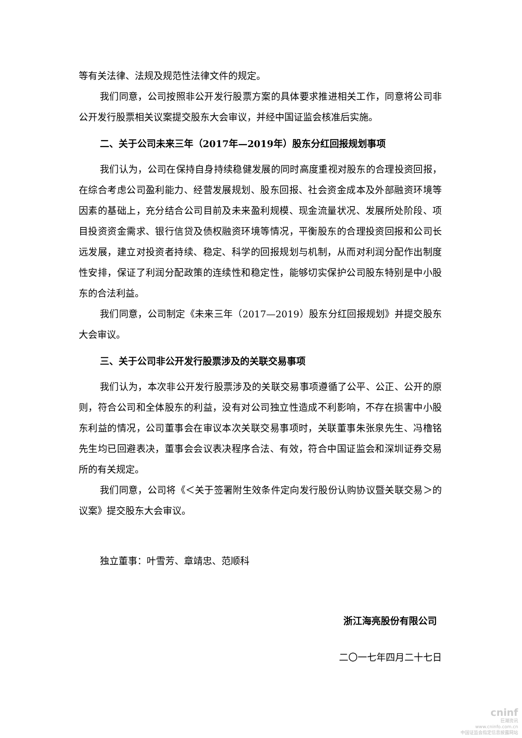等有关法律、法规及规范性法律文件的规定。
我们同意，公司按照非公开发行股票方案的具体要求推进相关工作，同意将公司非公开发行股票相关议案提交股东大会审议，并经中国证监会核准后实施。
二、关于公司未来三年（2017年—2019年）股东分红回报规划事项
我们认为，公司在保持自身持续稳健发展的同时高度重视对股东的合理投资回报，在综合考虑公司盈利能力、经营发展规划、股东回报、社会资金成本及外部融资环境等因素的基础上，充分结合公司目前及未来盈利规模、现金流量状况、发展所处阶段、项目投资资金需求、银行信贷及债权融资环境等情况，平衡股东的合理投资回报和公司长远发展，建立对投资者持续、稳定、科学的回报规划与机制，从而对利润分配作出制度性安排，保证了利润分配政策的连续性和稳定性，能够切实保护公司股东特别是中小股东的合法利益。
我们同意，公司制定《未来三年（2017—2019）股东分红回报规划》并提交股东大会审议。
三、关于公司非公开发行股票涉及的关联交易事项
我们认为，本次非公开发行股票涉及的关联交易事项遵循了公平、公正、公开的原则，符合公司和全体股东的利益，没有对公司独立性造成不利影响，不存在损害中小股东利益的情况，公司董事会在审议本次关联交易事项时，关联董事朱张泉先生、冯橹铭先生均已回避表决，董事会会议表决程序合法、有效，符合中国证监会和深圳证券交易所的有关规定。
我们同意，公司将《＜关于签署附生效条件定向发行股份认购协议暨关联交易＞的议案》提交股东大会审议。
独立董事：叶雪芳、章靖忠、范顺科
浙江海亮股份有限公司
二〇一七年四月二十七日
cninf
巨潮资讯
www.cninfo.com.cn
中国证监会指定信息披露网站